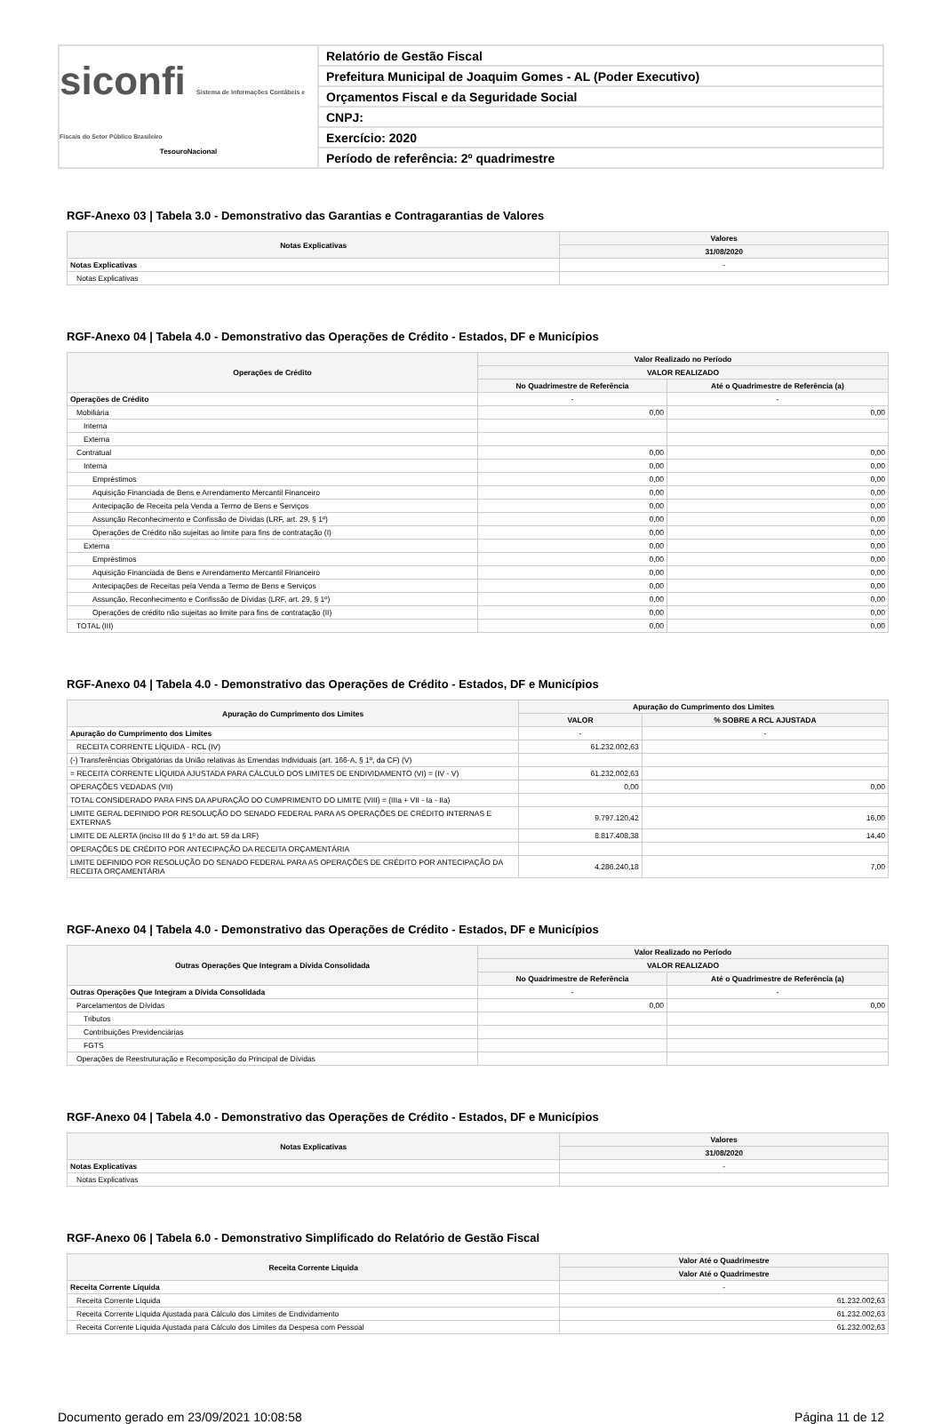siconfi Sistema de Informações Contábeis e Fiscais do Setor Público Brasileiro
TesouroNacional
Relatório de Gestão Fiscal
Prefeitura Municipal de Joaquim Gomes - AL (Poder Executivo)
Orçamentos Fiscal e da Seguridade Social
CNPJ:
Exercício: 2020
Período de referência: 2º quadrimestre
RGF-Anexo 03 | Tabela 3.0 - Demonstrativo das Garantias e Contragarantias de Valores
| Notas Explicativas | Valores |
| --- | --- |
| | 31/08/2020 |
| Notas Explicativas | - |
| Notas Explicativas | |
RGF-Anexo 04 | Tabela 4.0 - Demonstrativo das Operações de Crédito - Estados, DF e Municípios
| Operações de Crédito | Valor Realizado no Período | |
| --- | --- | --- |
| | VALOR REALIZADO | |
| | No Quadrimestre de Referência | Até o Quadrimestre de Referência (a) |
| Operações de Crédito | - | - |
| Mobiliária | 0,00 | 0,00 |
| Interna | | |
| Externa | | |
| Contratual | 0,00 | 0,00 |
| Interna | 0,00 | 0,00 |
| Empréstimos | 0,00 | 0,00 |
| Aquisição Financiada de Bens e Arrendamento Mercantil Financeiro | 0,00 | 0,00 |
| Antecipação de Receita pela Venda a Termo de Bens e Serviços | 0,00 | 0,00 |
| Assunção Reconhecimento e Confissão de Dívidas (LRF, art. 29, § 1º) | 0,00 | 0,00 |
| Operações de Crédito não sujeitas ao limite para fins de contratação (I) | 0,00 | 0,00 |
| Externa | 0,00 | 0,00 |
| Empréstimos | 0,00 | 0,00 |
| Aquisição Financiada de Bens e Arrendamento Mercantil Financeiro | 0,00 | 0,00 |
| Antecipações de Receitas pela Venda a Termo de Bens e Serviços | 0,00 | 0,00 |
| Assunção, Reconhecimento e Confissão de Dívidas (LRF, art. 29, § 1º) | 0,00 | 0,00 |
| Operações de crédito não sujeitas ao limite para fins de contratação (II) | 0,00 | 0,00 |
| TOTAL (III) | 0,00 | 0,00 |
RGF-Anexo 04 | Tabela 4.0 - Demonstrativo das Operações de Crédito - Estados, DF e Municípios
| Apuração do Cumprimento dos Limites | Apuração do Cumprimento dos Limites | |
| --- | --- | --- |
| | VALOR | % SOBRE A RCL AJUSTADA |
| Apuração do Cumprimento dos Limites | - | - |
| RECEITA CORRENTE LÍQUIDA - RCL (IV) | 61.232.002,63 | |
| (-) Transferências Obrigatórias da União relativas às Emendas Individuais (art. 166-A, § 1º, da CF) (V) | | |
| = RECEITA CORRENTE LÍQUIDA AJUSTADA PARA CÁLCULO DOS LIMITES DE ENDIVIDAMENTO (VI) = (IV - V) | 61.232.002,63 | |
| OPERAÇÕES VEDADAS (VII) | 0,00 | 0,00 |
| TOTAL CONSIDERADO PARA FINS DA APURAÇÃO DO CUMPRIMENTO DO LIMITE (VIII) = (IIIa + VII - Ia - IIa) | | |
| LIMITE GERAL DEFINIDO POR RESOLUÇÃO DO SENADO FEDERAL PARA AS OPERAÇÕES DE CRÉDITO INTERNAS E EXTERNAS | 9.797.120,42 | 16,00 |
| LIMITE DE ALERTA (inciso III do § 1º do art. 59 da LRF) | 8.817.408,38 | 14,40 |
| OPERAÇÕES DE CRÉDITO POR ANTECIPAÇÃO DA RECEITA ORÇAMENTÁRIA | | |
| LIMITE DEFINIDO POR RESOLUÇÃO DO SENADO FEDERAL PARA AS OPERAÇÕES DE CRÉDITO POR ANTECIPAÇÃO DA RECEITA ORÇAMENTÁRIA | 4.286.240,18 | 7,00 |
RGF-Anexo 04 | Tabela 4.0 - Demonstrativo das Operações de Crédito - Estados, DF e Municípios
| Outras Operações Que Integram a Dívida Consolidada | Valor Realizado no Período | |
| --- | --- | --- |
| | VALOR REALIZADO | |
| | No Quadrimestre de Referência | Até o Quadrimestre de Referência (a) |
| Outras Operações Que Integram a Dívida Consolidada | - | - |
| Parcelamentos de Dívidas | 0,00 | 0,00 |
| Tributos | | |
| Contribuições Previdenciárias | | |
| FGTS | | |
| Operações de Reestruturação e Recomposição do Principal de Dívidas | | |
RGF-Anexo 04 | Tabela 4.0 - Demonstrativo das Operações de Crédito - Estados, DF e Municípios
| Notas Explicativas | Valores |
| --- | --- |
| | 31/08/2020 |
| Notas Explicativas | - |
| Notas Explicativas | |
RGF-Anexo 06 | Tabela 6.0 - Demonstrativo Simplificado do Relatório de Gestão Fiscal
| Receita Corrente Líquida | Valor Até o Quadrimestre |
| --- | --- |
| | Valor Até o Quadrimestre |
| Receita Corrente Líquida | - |
| Receita Corrente Líquida | 61.232.002,63 |
| Receita Corrente Líquida Ajustada para Cálculo dos Limites de Endividamento | 61.232.002,63 |
| Receita Corrente Líquida Ajustada para Cálculo dos Limites da Despesa com Pessoal | 61.232.002,63 |
Documento gerado em 23/09/2021 10:08:58 Página 11 de 12